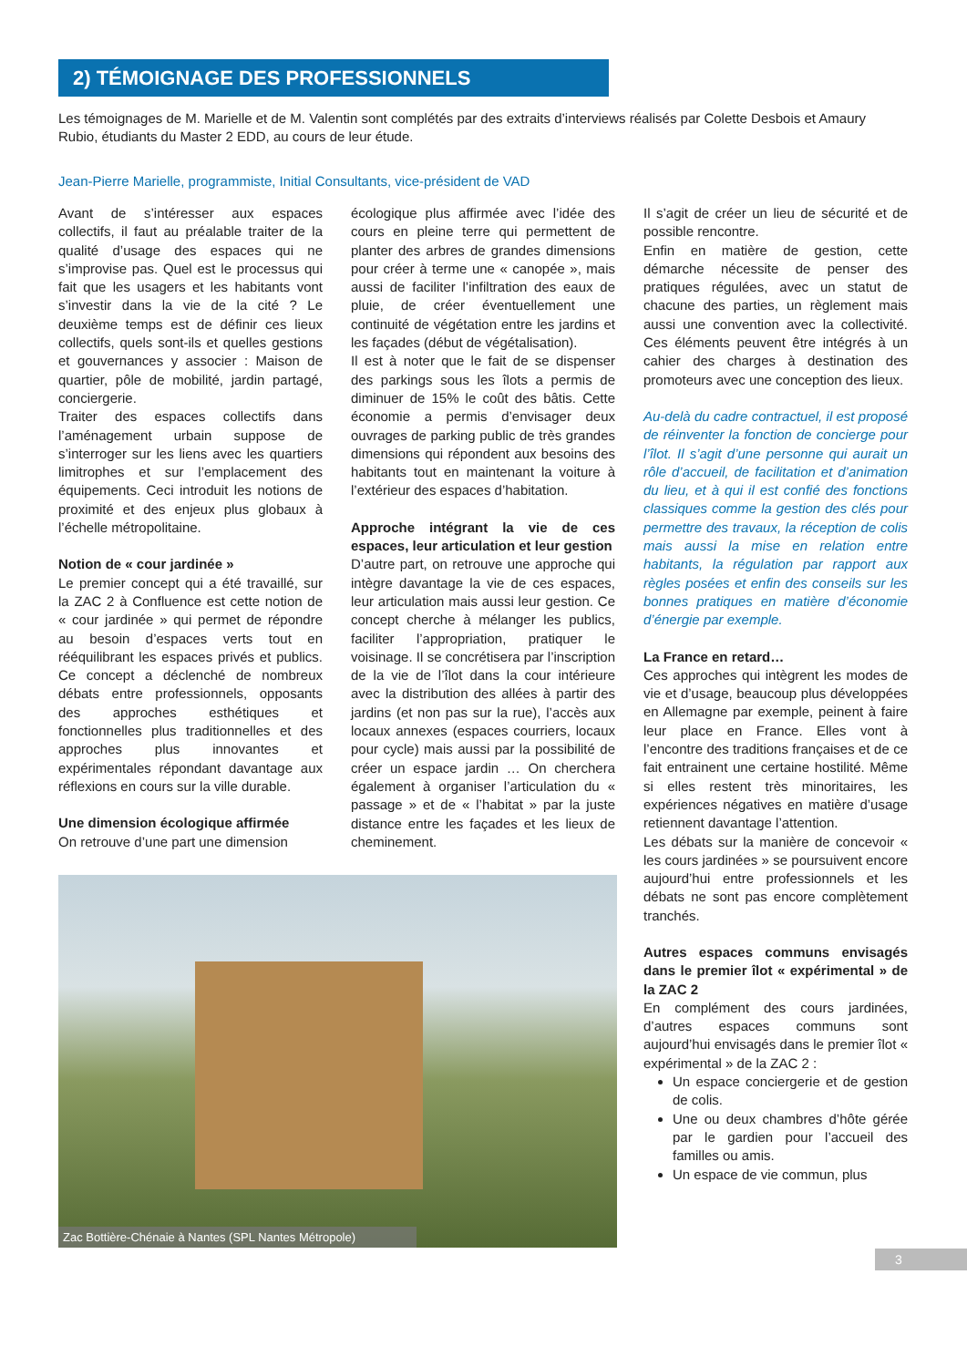2) TÉMOIGNAGE DES PROFESSIONNELS
Les témoignages de M. Marielle et de M. Valentin sont complétés par des extraits d’interviews réalisés par Colette Desbois et Amaury Rubio, étudiants du Master 2 EDD, au cours de leur étude.
Jean-Pierre Marielle, programmiste, Initial Consultants, vice-président de VAD
Avant de s’intéresser aux espaces collectifs, il faut au préalable traiter de la qualité d’usage des espaces qui ne s’improvise pas. Quel est le processus qui fait que les usagers et les habitants vont s’investir dans la vie de la cité ? Le deuxième temps est de définir ces lieux collectifs, quels sont-ils et quelles gestions et gouvernances y associer : Maison de quartier, pôle de mobilité, jardin partagé, conciergerie.
Traiter des espaces collectifs dans l’aménagement urbain suppose de s’interroger sur les liens avec les quartiers limitrophes et sur l’emplacement des équipements. Ceci introduit les notions de proximité et des enjeux plus globaux à l’échelle métropolitaine.
Notion de « cour jardinée »
Le premier concept qui a été travaillé, sur la ZAC 2 à Confluence est cette notion de « cour jardinée » qui permet de répondre au besoin d’espaces verts tout en rééquilibrant les espaces privés et publics. Ce concept a déclenché de nombreux débats entre professionnels, opposants des approches esthétiques et fonctionnelles plus traditionnelles et des approches plus innovantes et expérimentales répondant davantage aux réflexions en cours sur la ville durable.
Une dimension écologique affirmée
On retrouve d’une part une dimension
écologique plus affirmée avec l’idée des cours en pleine terre qui permettent de planter des arbres de grandes dimensions pour créer à terme une « canopée », mais aussi de faciliter l’infiltration des eaux de pluie, de créer éventuellement une continuité de végétation entre les jardins et les façades (début de végétalisation).
Il est à noter que le fait de se dispenser des parkings sous les îlots a permis de diminuer de 15% le coût des bâtis. Cette économie a permis d’envisager deux ouvrages de parking public de très grandes dimensions qui répondent aux besoins des habitants tout en maintenant la voiture à l’extérieur des espaces d’habitation.
Approche intégrant la vie de ces espaces, leur articulation et leur gestion
D’autre part, on retrouve une approche qui intègre davantage la vie de ces espaces, leur articulation mais aussi leur gestion. Ce concept cherche à mélanger les publics, faciliter l’appropriation, pratiquer le voisinage. Il se concrétisera par l’inscription de la vie de l’îlot dans la cour intérieure avec la distribution des allées à partir des jardins (et non pas sur la rue), l’accès aux locaux annexes (espaces courriers, locaux pour cycle) mais aussi par la possibilité de créer un espace jardin … On cherchera également à organiser l’articulation du « passage » et de « l’habitat » par la juste distance entre les façades et les lieux de cheminement.
Il s’agit de créer un lieu de sécurité et de possible rencontre.
Enfin en matière de gestion, cette démarche nécessite de penser des pratiques régulées, avec un statut de chacune des parties, un règlement mais aussi une convention avec la collectivité. Ces éléments peuvent être intégrés à un cahier des charges à destination des promoteurs avec une conception des lieux.
Au-delà du cadre contractuel, il est proposé de réinventer la fonction de concierge pour l’îlot. Il s’agit d’une personne qui aurait un rôle d’accueil, de facilitation et d’animation du lieu, et à qui il est confié des fonctions classiques comme la gestion des clés pour permettre des travaux, la réception de colis mais aussi la mise en relation entre habitants, la régulation par rapport aux règles posées et enfin des conseils sur les bonnes pratiques en matière d’économie d’énergie par exemple.
La France en retard…
Ces approches qui intègrent les modes de vie et d’usage, beaucoup plus développées en Allemagne par exemple, peinent à faire leur place en France. Elles vont à l’encontre des traditions françaises et de ce fait entrainent une certaine hostilité. Même si elles restent très minoritaires, les expériences négatives en matière d’usage retiennent davantage l’attention.
Les débats sur la manière de concevoir « les cours jardinées » se poursuivent encore aujourd’hui entre professionnels et les débats ne sont pas encore complètement tranchés.
Autres espaces communs envisagés dans le premier îlot « expérimental » de la ZAC 2
En complément des cours jardinées, d’autres espaces communs sont aujourd’hui envisagés dans le premier îlot « expérimental » de la ZAC 2 :
Un espace conciergerie et de gestion de colis.
Une ou deux chambres d’hôte gérée par le gardien pour l’accueil des familles ou amis.
Un espace de vie commun, plus
Zac Bottière-Chénaie à Nantes (SPL Nantes Métropole)
3